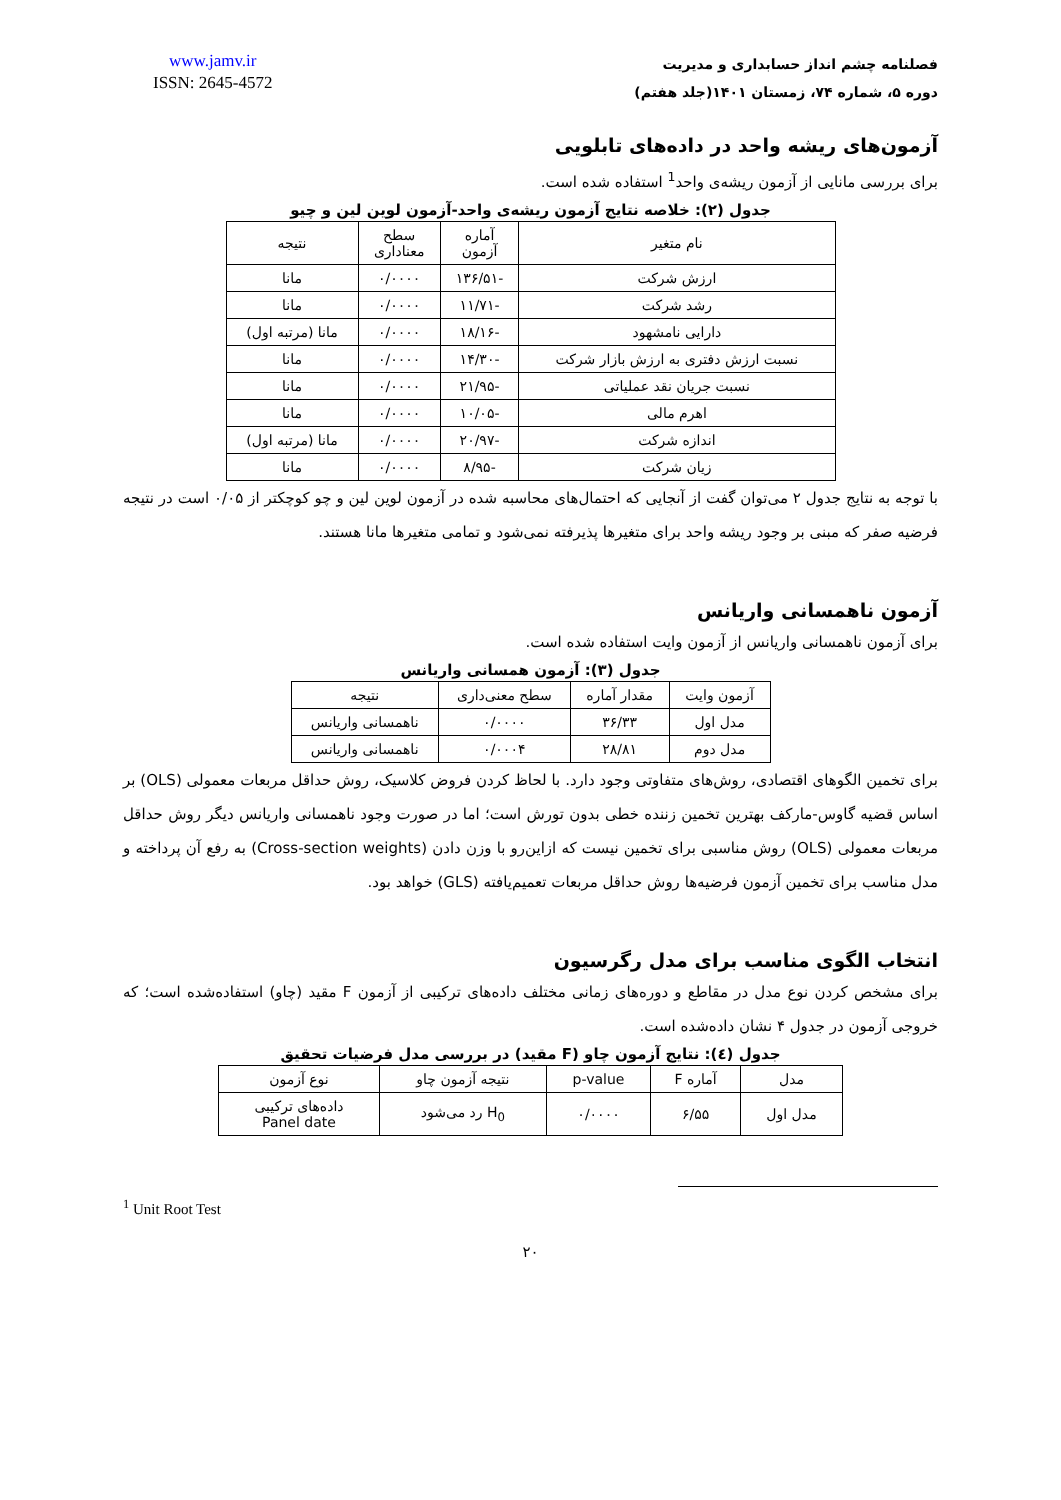فصلنامه چشم انداز حسابداری و مدیریت
دوره ۵، شماره ۷۴، زمستان ۱۴۰۱(جلد هفتم)
www.jamv.ir
ISSN: 2645-4572
آزمون‌های ریشه واحد در داده‌های تابلویی
برای بررسی مانایی از آزمون ریشه‌ی واحد<sup>1</sup> استفاده شده است.
جدول (۲): خلاصه نتایج آزمون ریشه‌ی واحد-آزمون لوین لین و چیو
| نام متغیر | آماره آزمون | سطح معناداری | نتیجه |
| --- | --- | --- | --- |
| ارزش شرکت | -۱۳۶/۵۱ | ۰/۰۰۰۰ | مانا |
| رشد شرکت | -۱۱/۷۱ | ۰/۰۰۰۰ | مانا |
| دارایی نامشهود | -۱۸/۱۶ | ۰/۰۰۰۰ | مانا (مرتبه اول) |
| نسبت ارزش دفتری به ارزش بازار شرکت | -۱۴/۳۰ | ۰/۰۰۰۰ | مانا |
| نسبت جریان نقد عملیاتی | -۲۱/۹۵ | ۰/۰۰۰۰ | مانا |
| اهرم مالی | -۱۰/۰۵ | ۰/۰۰۰۰ | مانا |
| اندازه شرکت | -۲۰/۹۷ | ۰/۰۰۰۰ | مانا (مرتبه اول) |
| زیان شرکت | -۸/۹۵ | ۰/۰۰۰۰ | مانا |
با توجه به نتایج جدول ۲ می‌توان گفت از آنجایی که احتمال‌های محاسبه شده در آزمون لوین لین و چو کوچکتر از ۰/۰۵ است در نتیجه فرضیه صفر که مبنی بر وجود ریشه واحد برای متغیرها پذیرفته نمی‌شود و تمامی متغیرها مانا هستند.
آزمون ناهمسانی واریانس
برای آزمون ناهمسانی واریانس از آزمون وایت استفاده شده است.
جدول (۳): آزمون همسانی واریانس
| آزمون وایت | مقدار آماره | سطح معنی‌داری | نتیجه |
| --- | --- | --- | --- |
| مدل اول | ۳۶/۳۳ | ۰/۰۰۰۰ | ناهمسانی واریانس |
| مدل دوم | ۲۸/۸۱ | ۰/۰۰۰۴ | ناهمسانی واریانس |
برای تخمین الگوهای اقتصادی، روش‌های متفاوتی وجود دارد. با لحاظ کردن فروض کلاسیک، روش حداقل مربعات معمولی (OLS) بر اساس قضیه گاوس-مارکف بهترین تخمین زننده خطی بدون تورش است؛ اما در صورت وجود ناهمسانی واریانس دیگر روش حداقل مربعات معمولی (OLS) روش مناسبی برای تخمین نیست که ازاین‌رو با وزن دادن (Cross-section weights) به رفع آن پرداخته و مدل مناسب برای تخمین آزمون فرضیه‌ها روش حداقل مربعات تعمیم‌یافته (GLS) خواهد بود.
انتخاب الگوی مناسب برای مدل رگرسیون
برای مشخص کردن نوع مدل در مقاطع و دوره‌های زمانی مختلف داده‌های ترکیبی از آزمون F مقید (چاو) استفاده‌شده است؛ که خروجی آزمون در جدول ۴ نشان داده‌شده است.
جدول (٤): نتایج آزمون چاو (F مقید) در بررسی مدل فرضیات تحقیق
| مدل | آماره F | p-value | نتیجه آزمون چاو | نوع آزمون |
| --- | --- | --- | --- | --- |
| مدل اول | ۶/۵۵ | ۰/۰۰۰۰ | H<sub>0</sub> رد می‌شود | داده‌های ترکیبی Panel date |
<sup>1</sup> Unit Root Test
۲۰